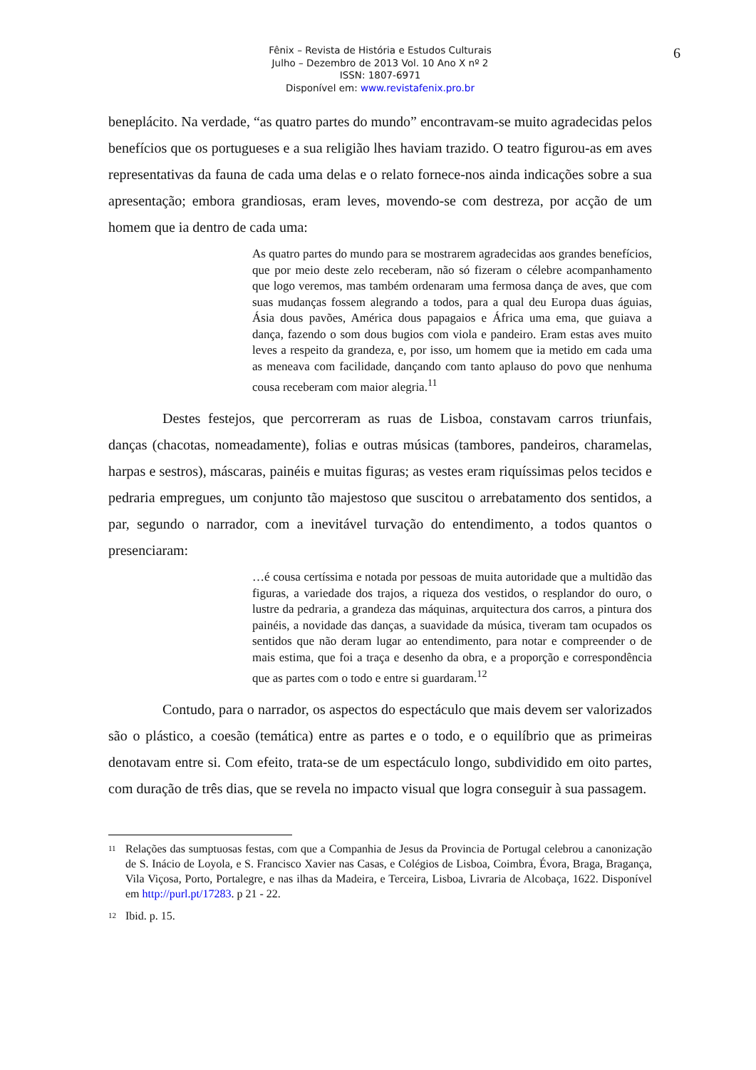Fênix – Revista de História e Estudos Culturais
Julho – Dezembro de 2013 Vol. 10 Ano X nº 2
ISSN: 1807-6971
Disponível em: www.revistafenix.pro.br
6
beneplácito. Na verdade, “as quatro partes do mundo” encontravam-se muito agradecidas pelos benefícios que os portugueses e a sua religião lhes haviam trazido. O teatro figurou-as em aves representativas da fauna de cada uma delas e o relato fornece-nos ainda indicações sobre a sua apresentação; embora grandiosas, eram leves, movendo-se com destreza, por acção de um homem que ia dentro de cada uma:
As quatro partes do mundo para se mostrarem agradecidas aos grandes benefícios, que por meio deste zelo receberam, não só fizeram o célebre acompanhamento que logo veremos, mas também ordenaram uma fermosa dança de aves, que com suas mudanças fossem alegrando a todos, para a qual deu Europa duas águias, Ásia dous pavões, América dous papagaios e África uma ema, que guiava a dança, fazendo o som dous bugios com viola e pandeiro. Eram estas aves muito leves a respeito da grandeza, e, por isso, um homem que ia metido em cada uma as meneava com facilidade, dançando com tanto aplauso do povo que nenhuma cousa receberam com maior alegria.<sup>11</sup>
Destes festejos, que percorreram as ruas de Lisboa, constavam carros triunfais, danças (chacotas, nomeadamente), folias e outras músicas (tambores, pandeiros, charamelas, harpas e sestros), máscaras, painéis e muitas figuras; as vestes eram riquíssimas pelos tecidos e pedraria empregues, um conjunto tão majestoso que suscitou o arrebatamento dos sentidos, a par, segundo o narrador, com a inevitável turvação do entendimento, a todos quantos o presenciaram:
…é cousa certíssima e notada por pessoas de muita autoridade que a multidão das figuras, a variedade dos trajos, a riqueza dos vestidos, o resplandor do ouro, o lustre da pedraria, a grandeza das máquinas, arquitectura dos carros, a pintura dos painéis, a novidade das danças, a suavidade da música, tiveram tam ocupados os sentidos que não deram lugar ao entendimento, para notar e compreender o de mais estima, que foi a traça e desenho da obra, e a proporção e correspondência que as partes com o todo e entre si guardaram.<sup>12</sup>
Contudo, para o narrador, os aspectos do espectáculo que mais devem ser valorizados são o plástico, a coesão (temática) entre as partes e o todo, e o equilíbrio que as primeiras denotavam entre si. Com efeito, trata-se de um espectáculo longo, subdividido em oito partes, com duração de três dias, que se revela no impacto visual que logra conseguir à sua passagem.
<sup>11</sup> Relações das sumptuosas festas, com que a Companhia de Jesus da Provincia de Portugal celebrou a canonização de S. Inácio de Loyola, e S. Francisco Xavier nas Casas, e Colégios de Lisboa, Coimbra, Évora, Braga, Bragança, Vila Viçosa, Porto, Portalegre, e nas ilhas da Madeira, e Terceira, Lisboa, Livraria de Alcobaça, 1622. Disponível em http://purl.pt/17283. p 21 - 22.
<sup>12</sup> Ibid. p. 15.